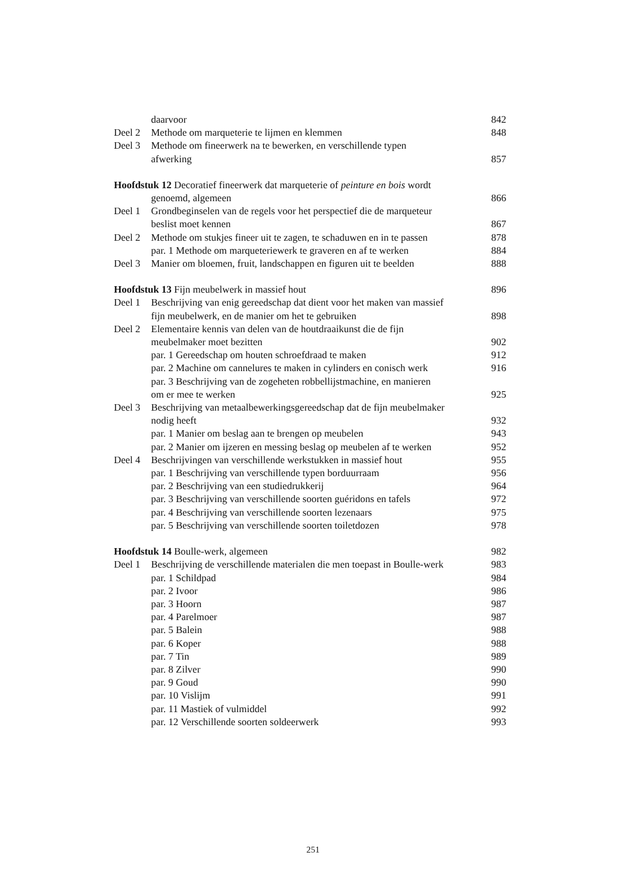daarvoor 842
Deel 2 Methode om marqueterie te lijmen en klemmen 848
Deel 3 Methode om fineerwerk na te bewerken, en verschillende typen
afwerking 857
Hoofdstuk 12 Decoratief fineerwerk dat marqueterie of peinture en bois wordt
genoemd, algemeen 866
Deel 1 Grondbeginselen van de regels voor het perspectief die de marqueteur
beslist moet kennen 867
Deel 2 Methode om stukjes fineer uit te zagen, te schaduwen en in te passen 878
par. 1 Methode om marqueteriewerk te graveren en af te werken 884
Deel 3 Manier om bloemen, fruit, landschappen en figuren uit te beelden 888
Hoofdstuk 13 Fijn meubelwerk in massief hout 896
Deel 1 Beschrijving van enig gereedschap dat dient voor het maken van massief
fijn meubelwerk, en de manier om het te gebruiken 898
Deel 2 Elementaire kennis van delen van de houtdraaikunst die de fijn
meubelmaker moet bezitten 902
par. 1 Gereedschap om houten schroefdraad te maken 912
par. 2 Machine om cannelures te maken in cylinders en conisch werk 916
par. 3 Beschrijving van de zogeheten robbellijstmachine, en manieren
om er mee te werken 925
Deel 3 Beschrijving van metaalbewerkingsgereedschap dat de fijn meubelmaker
nodig heeft 932
par. 1 Manier om beslag aan te brengen op meubelen 943
par. 2 Manier om ijzeren en messing beslag op meubelen af te werken 952
Deel 4 Beschrijvingen van verschillende werkstukken in massief hout 955
par. 1 Beschrijving van verschillende typen borduurraam 956
par. 2 Beschrijving van een studiedrukkerij 964
par. 3 Beschrijving van verschillende soorten guéridons en tafels 972
par. 4 Beschrijving van verschillende soorten lezenaars 975
par. 5 Beschrijving van verschillende soorten toiletdozen 978
Hoofdstuk 14 Boulle-werk, algemeen 982
Deel 1 Beschrijving de verschillende materialen die men toepast in Boulle-werk 983
par. 1 Schildpad 984
par. 2 Ivoor 986
par. 3 Hoorn 987
par. 4 Parelmoer 987
par. 5 Balein 988
par. 6 Koper 988
par. 7 Tin 989
par. 8 Zilver 990
par. 9 Goud 990
par. 10 Vislijm 991
par. 11 Mastiek of vulmiddel 992
par. 12 Verschillende soorten soldeerwerk 993
251